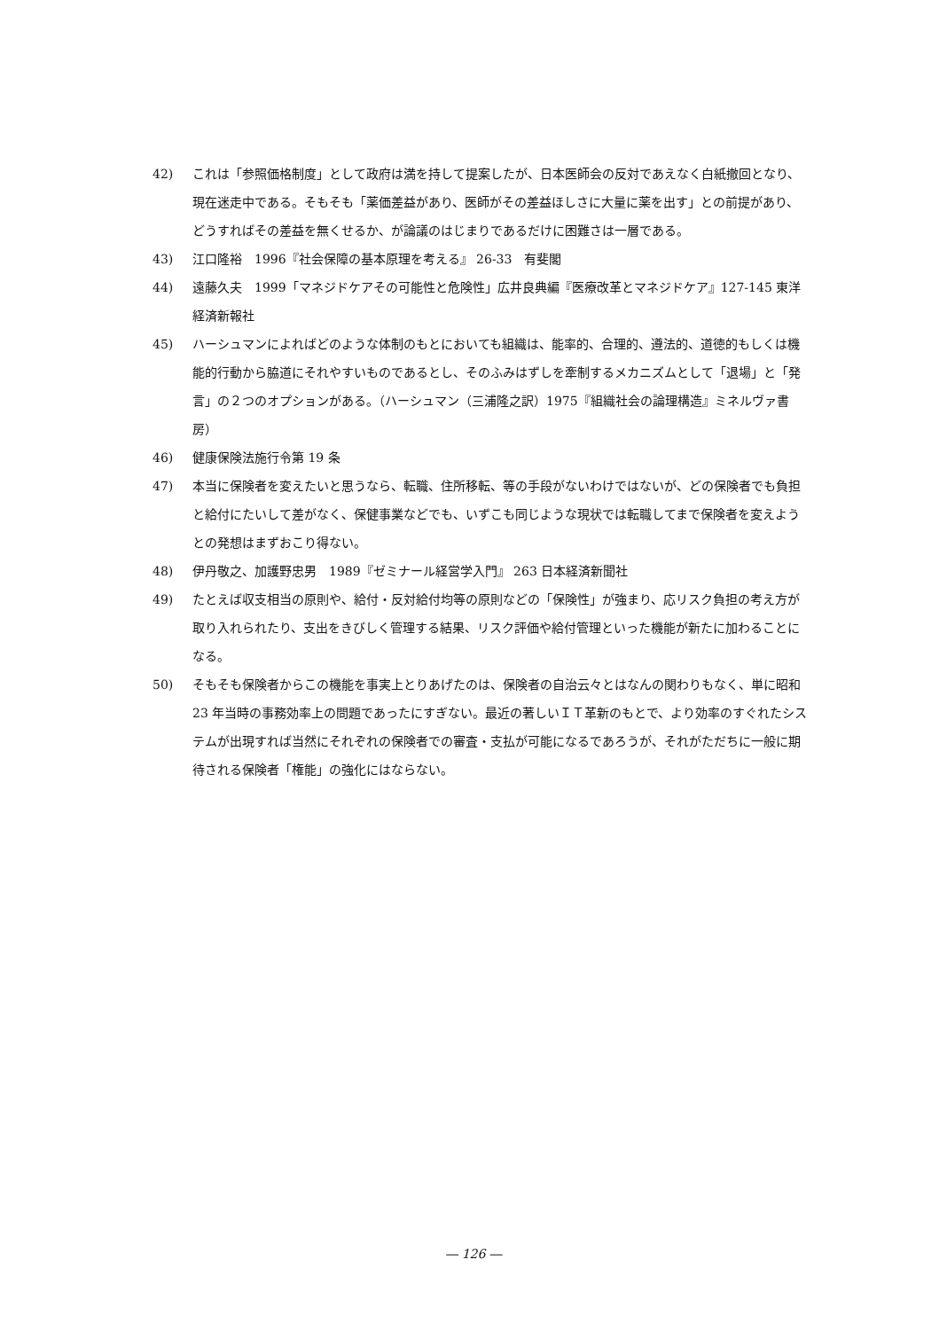42) これは「参照価格制度」として政府は満を持して提案したが、日本医師会の反対であえなく白紙撤回となり、現在迷走中である。そもそも「薬価差益があり、医師がその差益ほしさに大量に薬を出す」との前提があり、どうすればその差益を無くせるか、が論議のはじまりであるだけに困難さは一層である。
43) 江口隆裕　1996『社会保障の基本原理を考える』 26-33　有斐閣
44) 遠藤久夫　1999「マネジドケアその可能性と危険性」広井良典編『医療改革とマネジドケア』127-145 東洋経済新報社
45) ハーシュマンによればどのような体制のもとにおいても組織は、能率的、合理的、遵法的、道徳的もしくは機能的行動から脇道にそれやすいものであるとし、そのふみはずしを牽制するメカニズムとして「退場」と「発言」の２つのオプションがある。（ハーシュマン（三浦隆之訳）1975『組織社会の論理構造』ミネルヴァ書房）
46) 健康保険法施行令第 19 条
47) 本当に保険者を変えたいと思うなら、転職、住所移転、等の手段がないわけではないが、どの保険者でも負担と給付にたいして差がなく、保健事業などでも、いずこも同じような現状では転職してまで保険者を変えようとの発想はまずおこり得ない。
48) 伊丹敬之、加護野忠男　1989『ゼミナール経営学入門』 263 日本経済新聞社
49) たとえば収支相当の原則や、給付・反対給付均等の原則などの「保険性」が強まり、応リスク負担の考え方が取り入れられたり、支出をきびしく管理する結果、リスク評価や給付管理といった機能が新たに加わることになる。
50) そもそも保険者からこの機能を事実上とりあげたのは、保険者の自治云々とはなんの関わりもなく、単に昭和 23 年当時の事務効率上の問題であったにすぎない。最近の著しいＩＴ革新のもとで、より効率のすぐれたシステムが出現すれば当然にそれぞれの保険者での審査・支払が可能になるであろうが、それがただちに一般に期待される保険者「権能」の強化にはならない。
― 126 ―